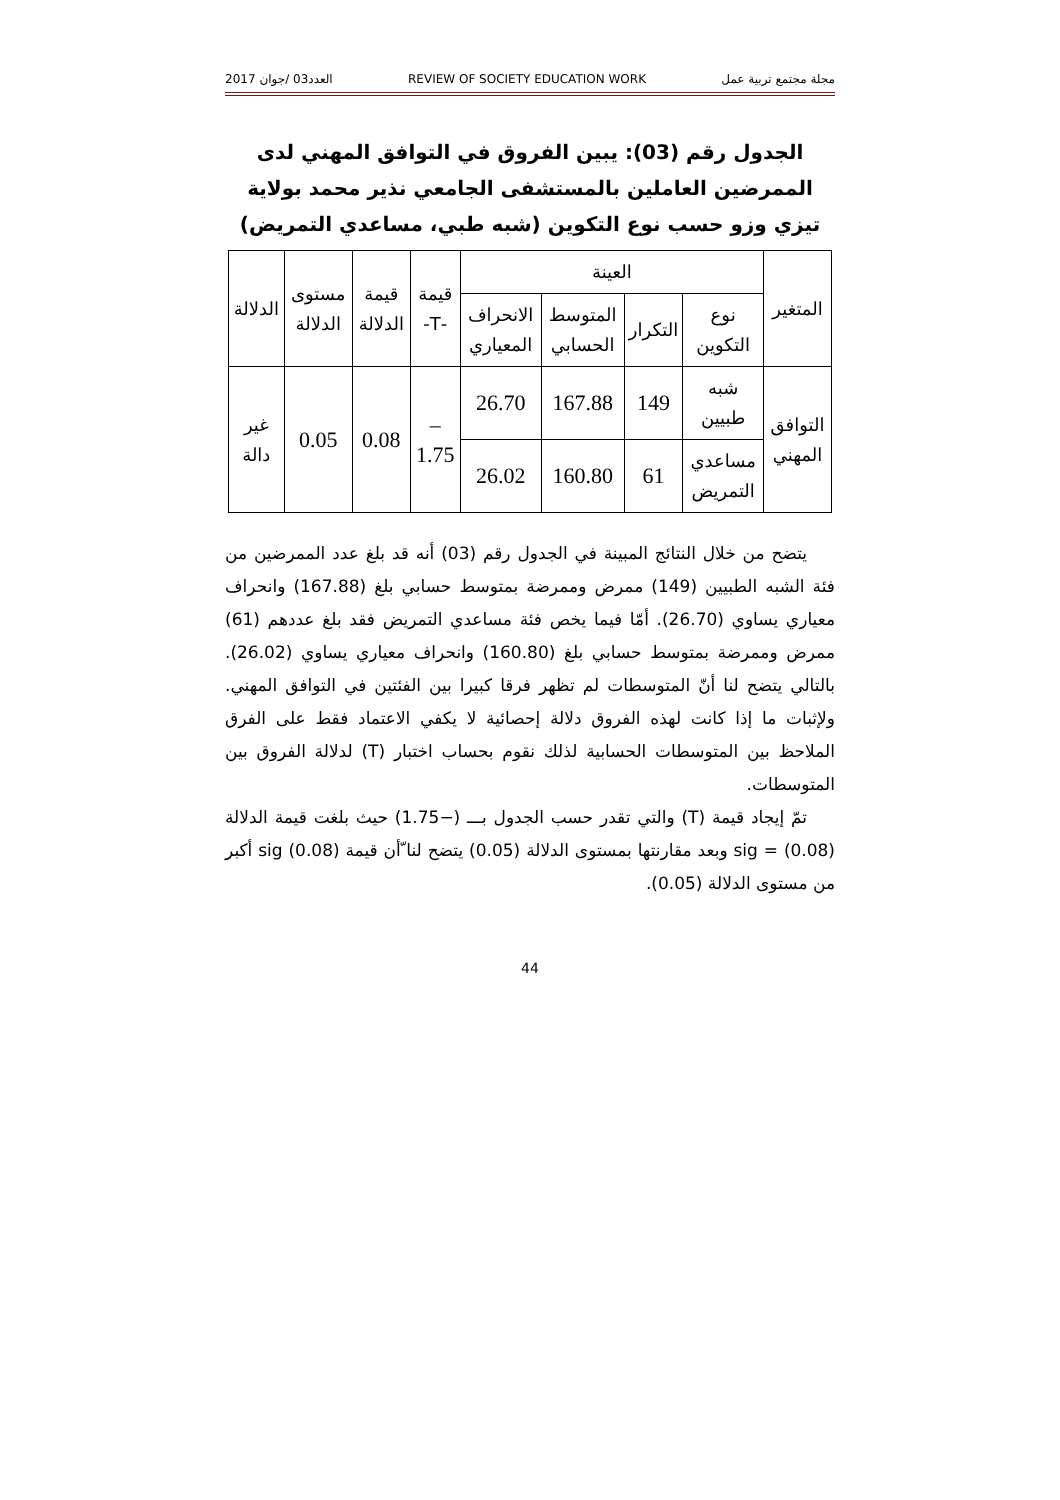مجلة مجتمع تربية عمل REVIEW OF SOCIETY EDUCATION WORK العدد03 /جوان 2017
الجدول رقم (03): يبين الفروق في التوافق المهني لدى الممرضين العاملين بالمستشفى الجامعي نذير محمد بولاية تيزي وزو حسب نوع التكوين (شبه طبي، مساعدي التمريض)
| المتغير | العينة | | | | قيمة -T- | قيمة الدلالة | مستوى الدلالة | الدلالة |
| --- | --- | --- | --- | --- | --- | --- | --- | --- |
| | نوع التكوين | التكرار | المتوسط الحسابي | الانحراف المعياري | | | | |
| التوافق المهني | شبه طبيين | 149 | 167.88 | 26.70 | – 1.75 | 0.08 | 0.05 | غير دالة |
| | مساعدي التمريض | 61 | 160.80 | 26.02 | | | | |
يتضح من خلال النتائج المبينة في الجدول رقم (03) أنه قد بلغ عدد الممرضين من فئة الشبه الطبيين (149) ممرض وممرضة بمتوسط حسابي بلغ (167.88) وانحراف معياري يساوي (26.70). أمّا فيما يخص فئة مساعدي التمريض فقد بلغ عددهم (61) ممرض وممرضة بمتوسط حسابي بلغ (160.80) وانحراف معياري يساوي (26.02). بالتالي يتضح لنا أنّ المتوسطات لم تظهر فرقا كبيرا بين الفئتين في التوافق المهني. ولإثبات ما إذا كانت لهذه الفروق دلالة إحصائية لا يكفي الاعتماد فقط على الفرق الملاحظ بين المتوسطات الحسابية لذلك نقوم بحساب اختبار (T) لدلالة الفروق بين المتوسطات.
تمّ إيجاد قيمة (T) والتي تقدر حسب الجدول بـــ (−1.75) حيث بلغت قيمة الدلالة sig = (0.08) وبعد مقارنتها بمستوى الدلالة (0.05) يتضح لنا ّأن قيمة sig (0.08) أكبر من مستوى الدلالة (0.05).
44